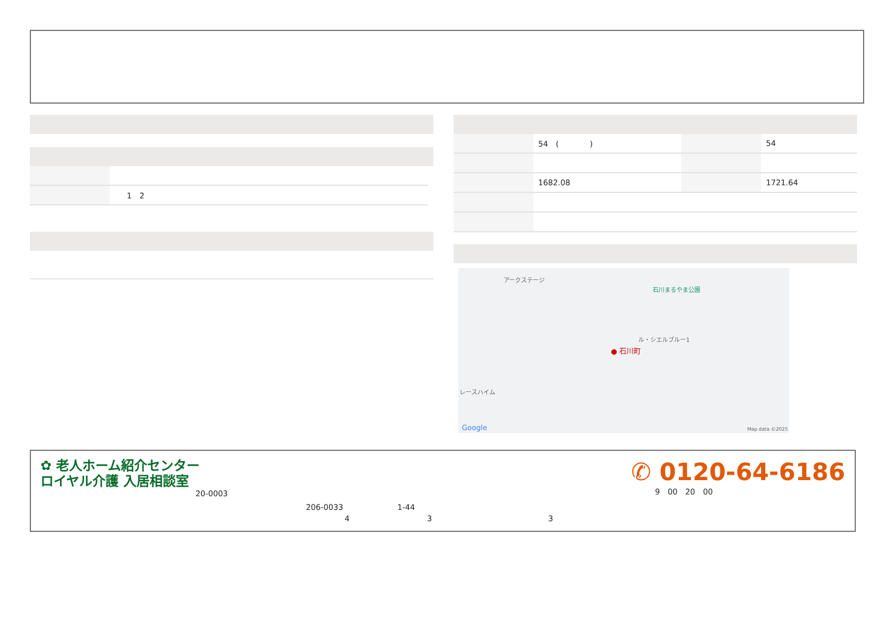| | 1 2 |
| | 54 ( ) | | 54 |
| | 1682.08 | | 1721.64 |
アークステージ
石川まるやま公園
ル・シエルブルー1
● 石川町
レースハイム
Google Map data ©2025
✿ 老人ホーム紹介センター
ロイヤル介護 入居相談室
20-0003
206-0033　　　　　　　1-44
　　　　　4　　　　　　　　　　3　　　　　　　　　　　　　　　3
✆ 0120-64-6186
9　00　20　00